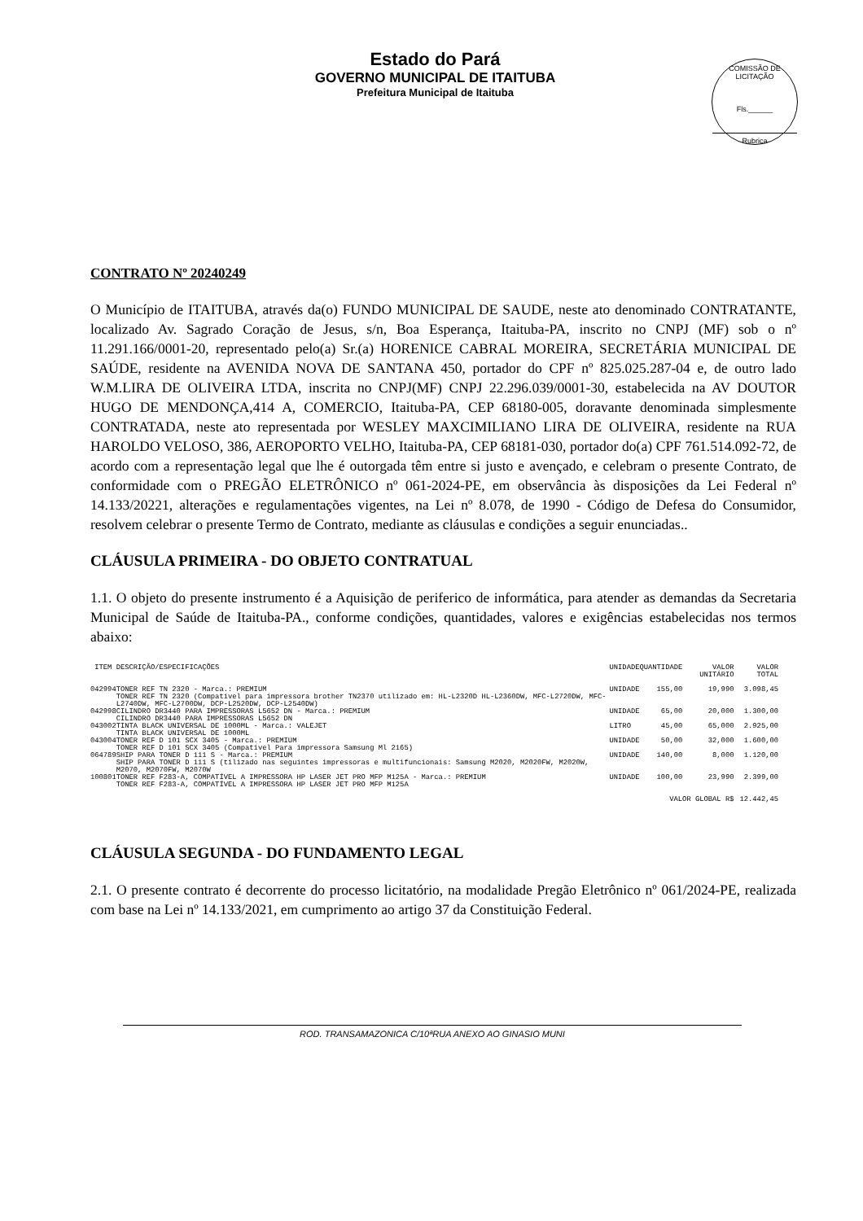Estado do Pará
GOVERNO MUNICIPAL DE ITAITUBA
Prefeitura Municipal de Itaituba
COMISSÃO DE LICITAÇÃO
Fls.______
Rubrica
CONTRATO Nº 20240249
O Município de ITAITUBA, através da(o) FUNDO MUNICIPAL DE SAUDE, neste ato denominado CONTRATANTE, localizado Av. Sagrado Coração de Jesus, s/n, Boa Esperança, Itaituba-PA, inscrito no CNPJ (MF) sob o nº 11.291.166/0001-20, representado pelo(a) Sr.(a) HORENICE CABRAL MOREIRA, SECRETÁRIA MUNICIPAL DE SAÚDE, residente na AVENIDA NOVA DE SANTANA 450, portador do CPF nº 825.025.287-04 e, de outro lado W.M.LIRA DE OLIVEIRA LTDA, inscrita no CNPJ(MF) CNPJ 22.296.039/0001-30, estabelecida na AV DOUTOR HUGO DE MENDONÇA,414 A, COMERCIO, Itaituba-PA, CEP 68180-005, doravante denominada simplesmente CONTRATADA, neste ato representada por WESLEY MAXCIMILIANO LIRA DE OLIVEIRA, residente na RUA HAROLDO VELOSO, 386, AEROPORTO VELHO, Itaituba-PA, CEP 68181-030, portador do(a) CPF 761.514.092-72, de acordo com a representação legal que lhe é outorgada têm entre si justo e avençado, e celebram o presente Contrato, de conformidade com o PREGÃO ELETRÔNICO nº 061-2024-PE, em observância às disposições da Lei Federal nº 14.133/20221, alterações e regulamentações vigentes, na Lei nº 8.078, de 1990 - Código de Defesa do Consumidor, resolvem celebrar o presente Termo de Contrato, mediante as cláusulas e condições a seguir enunciadas..
CLÁUSULA PRIMEIRA - DO OBJETO CONTRATUAL
1.1. O objeto do presente instrumento é a Aquisição de periferico de informática, para atender as demandas da Secretaria Municipal de Saúde de Itaituba-PA., conforme condições, quantidades, valores e exigências estabelecidas nos termos abaixo:
| ITEM | DESCRIÇÃO/ESPECIFICAÇÕES | UNIDADE | QUANTIDADE | VALOR UNITÁRIO | VALOR TOTAL |
| --- | --- | --- | --- | --- | --- |
| 042994 | TONER REF TN 2320 - Marca.: PREMIUM TONER REF TN 2320 (Compatível para impressora brother TN2370 utilizado em: HL-L2320D HL-L2360DW, MFC-L2720DW, MFC-L2740DW, MFC-L2700DW, DCP-L2520DW, DCP-L2540DW) | UNIDADE | 155,00 | 19,990 | 3.098,45 |
| 042998 | CILINDRO DR3440 PARA IMPRESSORAS L5652 DN - Marca.: PREMIUM CILINDRO DR3440 PARA IMPRESSORAS L5652 DN | UNIDADE | 65,00 | 20,000 | 1.300,00 |
| 043002 | TINTA BLACK UNIVERSAL DE 1000ML - Marca.: VALEJET TINTA BLACK UNIVERSAL DE 1000ML | LITRO | 45,00 | 65,000 | 2.925,00 |
| 043004 | TONER REF D 101 SCX 3405 - Marca.: PREMIUM TONER REF D 101 SCX 3405 (Compatível Para impressora Samsung Ml 2165) | UNIDADE | 50,00 | 32,000 | 1.600,00 |
| 064789 | SHIP PARA TONER D 111 S - Marca.: PREMIUM SHIP PARA TONER D 111 S (tilizado nas seguintes impressoras e multifuncionais: Samsung M2020, M2020FW, M2020W, M2070, M2070FW, M2070W | UNIDADE | 140,00 | 8,000 | 1.120,00 |
| 100801 | TONER REF F283-A, COMPATÍVEL A IMPRESSORA HP LASER JET PRO MFP M125A - Marca.: PREMIUM TONER REF F283-A, COMPATÍVEL A IMPRESSORA HP LASER JET PRO MFP M125A | UNIDADE | 100,00 | 23,990 | 2.399,00 |
| VALOR GLOBAL R$ | | | | | 12.442,45 |
CLÁUSULA SEGUNDA - DO FUNDAMENTO LEGAL
2.1. O presente contrato é decorrente do processo licitatório, na modalidade Pregão Eletrônico nº 061/2024-PE, realizada com base na Lei nº 14.133/2021, em cumprimento ao artigo 37 da Constituição Federal.
ROD. TRANSAMAZONICA C/10ªRUA ANEXO AO GINASIO MUNI